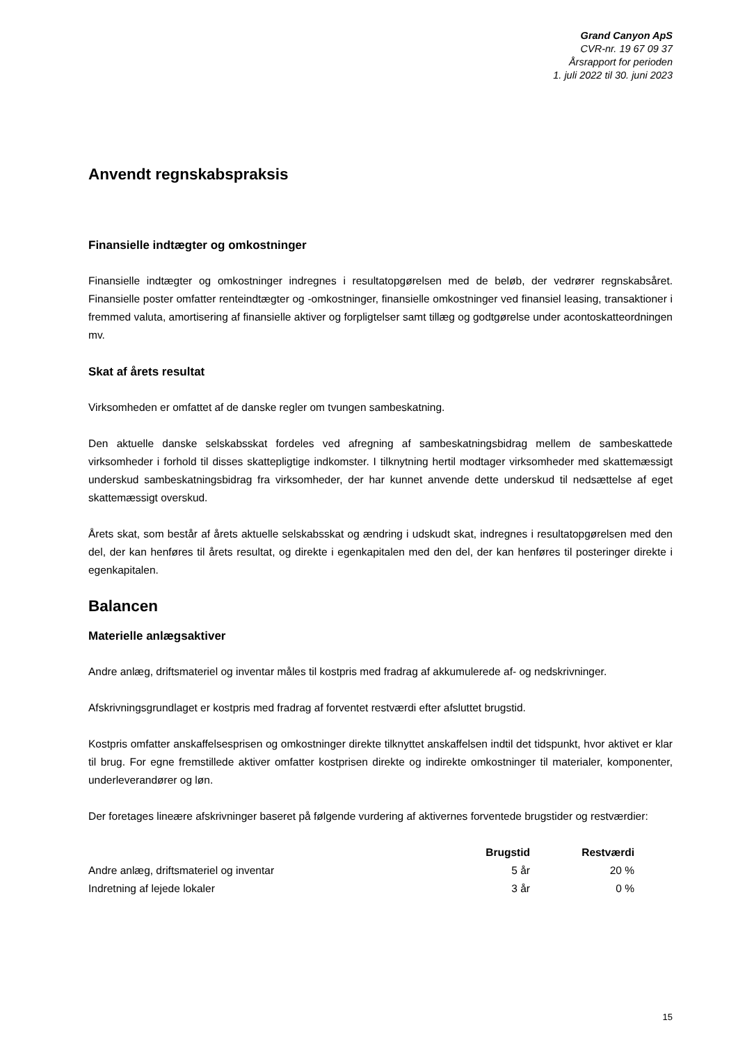Grand Canyon ApS
CVR-nr. 19 67 09 37
Årsrapport for perioden
1. juli 2022 til 30. juni 2023
Anvendt regnskabspraksis
Finansielle indtægter og omkostninger
Finansielle indtægter og omkostninger indregnes i resultatopgørelsen med de beløb, der vedrører regnskabsåret. Finansielle poster omfatter renteindtægter og -omkostninger, finansielle omkostninger ved finansiel leasing, transaktioner i fremmed valuta, amortisering af finansielle aktiver og forpligtelser samt tillæg og godtgørelse under acontoskatteordningen mv.
Skat af årets resultat
Virksomheden er omfattet af de danske regler om tvungen sambeskatning.
Den aktuelle danske selskabsskat fordeles ved afregning af sambeskatningsbidrag mellem de sambeskattede virksomheder i forhold til disses skattepligtige indkomster. I tilknytning hertil modtager virksomheder med skattemæssigt underskud sambeskatningsbidrag fra virksomheder, der har kunnet anvende dette underskud til nedsættelse af eget skattemæssigt overskud.
Årets skat, som består af årets aktuelle selskabsskat og ændring i udskudt skat, indregnes i resultatopgørelsen med den del, der kan henføres til årets resultat, og direkte i egenkapitalen med den del, der kan henføres til posteringer direkte i egenkapitalen.
Balancen
Materielle anlægsaktiver
Andre anlæg, driftsmateriel og inventar måles til kostpris med fradrag af akkumulerede af- og nedskrivninger.
Afskrivningsgrundlaget er kostpris med fradrag af forventet restværdi efter afsluttet brugstid.
Kostpris omfatter anskaffelsesprisen og omkostninger direkte tilknyttet anskaffelsen indtil det tidspunkt, hvor aktivet er klar til brug. For egne fremstillede aktiver omfatter kostprisen direkte og indirekte omkostninger til materialer, komponenter, underleverandører og løn.
Der foretages lineære afskrivninger baseret på følgende vurdering af aktivernes forventede brugstider og restværdier:
| | Brugstid | Restværdi |
| --- | --- | --- |
| Andre anlæg, driftsmateriel og inventar | 5 år | 20 % |
| Indretning af lejede lokaler | 3 år | 0 % |
15